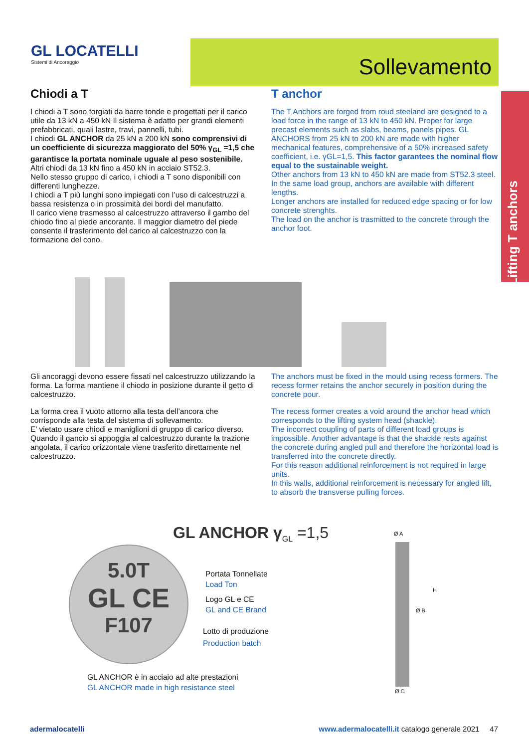GL LOCATELLI
Sistemi di Ancoraggio
Sollevamento
Lifting T anchors
Chiodi a T
I chiodi a T sono forgiati da barre tonde e progettati per il carico utile da 13 kN a 450 kN Il sistema è adatto per grandi elementi prefabbricati, quali lastre, travi, pannelli, tubi.
I chiodi GL ANCHOR da 25 kN a 200 kN sono comprensivi di un coefficiente di sicurezza maggiorato del 50% γ<sub>GL</sub> =1,5 che garantisce la portata nominale uguale al peso sostenibile.
Altri chiodi da 13 kN fino a 450 kN in acciaio ST52.3.
Nello stesso gruppo di carico, i chiodi a T sono disponibili con differenti lunghezze.
I chiodi a T più lunghi sono impiegati con l’uso di calcestruzzi a bassa resistenza o in prossimità dei bordi del manufatto.
Il carico viene trasmesso al calcestruzzo attraverso il gambo del chiodo fino al piede ancorante. Il maggior diametro del piede consente il trasferimento del carico al calcestruzzo con la formazione del cono.
T anchor
The T Anchors are forged from roud steeland are designed to a load force in the range of 13 kN to 450 kN. Proper for large precast elements such as slabs, beams, panels pipes. GL ANCHORS from 25 kN to 200 kN are made with higher mechanical features, comprehensive of a 50% increased safety coefficient, i.e. γGL=1,5. This factor garantees the nominal flow equal to the sustainable weight.
Other anchors from 13 kN to 450 kN are made from ST52.3 steel.
In the same load group, anchors are available with different lengths.
Longer anchors are installed for reduced edge spacing or for low concrete strenghts.
The load on the anchor is trasmitted to the concrete through the anchor foot.
Gli ancoraggi devono essere fissati nel calcestruzzo utilizzando la forma. La forma mantiene il chiodo in posizione durante il getto di calcestruzzo.
La forma crea il vuoto attorno alla testa dell’ancora che corrisponde alla testa del sistema di sollevamento.
E’ vietato usare chiodi e maniglioni di gruppo di carico diverso.
Quando il gancio si appoggia al calcestruzzo durante la trazione angolata, il carico orizzontale viene trasferito direttamente nel calcestruzzo.
The anchors must be fixed in the mould using recess formers. The recess former retains the anchor securely in position during the concrete pour.
The recess former creates a void around the anchor head which corresponds to the lifting system head (shackle).
The incorrect coupling of parts of different load groups is impossible. Another advantage is that the shackle rests against the concrete during angled pull and therefore the horizontal load is transferred into the concrete directly.
For this reason additional reinforcement is not required in large units.
In this walls, additional reinforcement is necessary for angled lift, to absorb the transverse pulling forces.
GL ANCHOR γ<sub>GL</sub> =1,5
5.0T
GL CE
F107
Portata Tonnellate
Load Ton
Logo GL e CE
GL and CE Brand
Lotto di produzione
Production batch
GL ANCHOR è in acciaio ad alte prestazioni
GL ANCHOR made in high resistance steel
Ø A
H
Ø B
Ø C
adermalocatelli www.adermalocatelli.it catalogo generale 2021 47